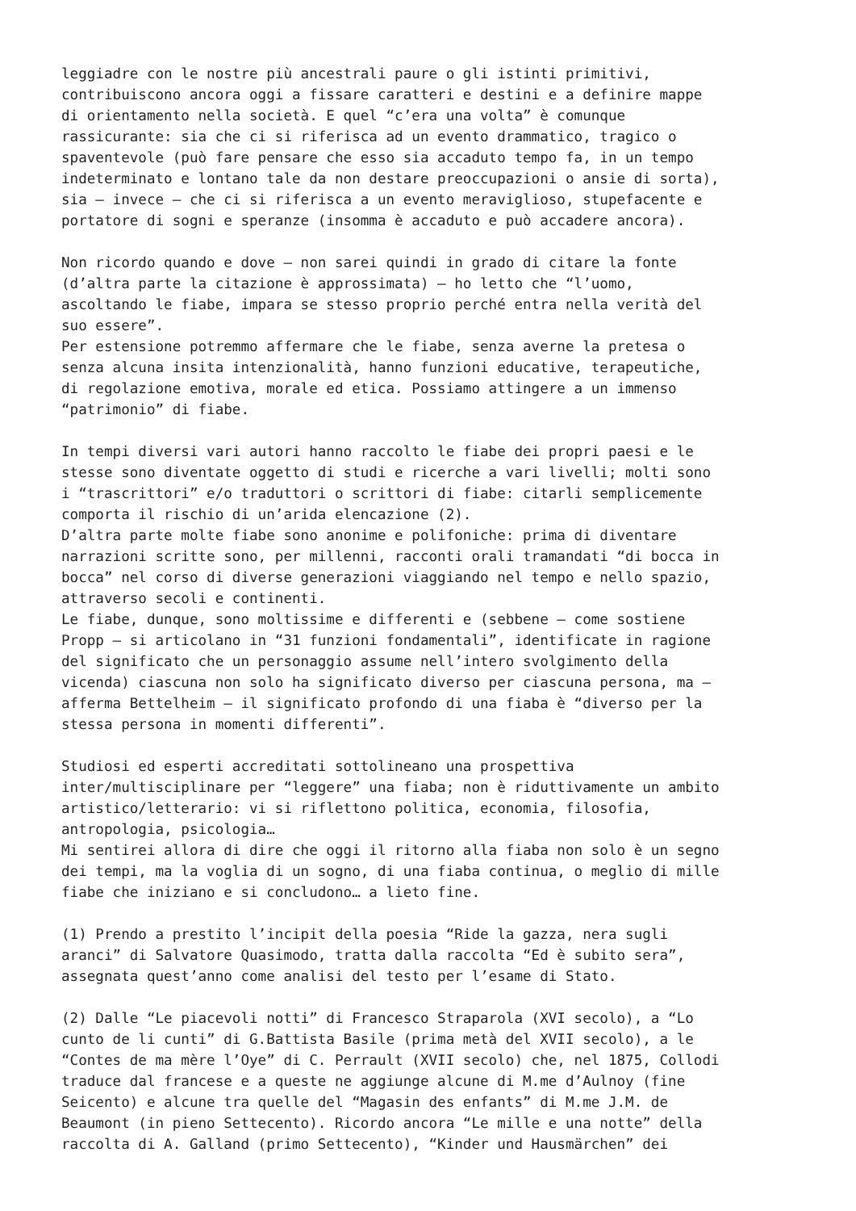leggiadre con le nostre più ancestrali paure o gli istinti primitivi, contribuiscono ancora oggi a fissare caratteri e destini e a definire mappe di orientamento nella società. E quel “c’era una volta” è comunque rassicurante: sia che ci si riferisca ad un evento drammatico, tragico o spaventevole (può fare pensare che esso sia accaduto tempo fa, in un tempo indeterminato e lontano tale da non destare preoccupazioni o ansie di sorta), sia – invece – che ci si riferisca a un evento meraviglioso, stupefacente e portatore di sogni e speranze (insomma è accaduto e può accadere ancora).
Non ricordo quando e dove – non sarei quindi in grado di citare la fonte (d’altra parte la citazione è approssimata) – ho letto che “l’uomo, ascoltando le fiabe, impara se stesso proprio perché entra nella verità del suo essere”. Per estensione potremmo affermare che le fiabe, senza averne la pretesa o senza alcuna insita intenzionalità, hanno funzioni educative, terapeutiche, di regolazione emotiva, morale ed etica. Possiamo attingere a un immenso “patrimonio” di fiabe.
In tempi diversi vari autori hanno raccolto le fiabe dei propri paesi e le stesse sono diventate oggetto di studi e ricerche a vari livelli; molti sono i “trascrittori” e/o traduttori o scrittori di fiabe: citarli semplicemente comporta il rischio di un’arida elencazione (2). D’altra parte molte fiabe sono anonime e polifoniche: prima di diventare narrazioni scritte sono, per millenni, racconti orali tramandati “di bocca in bocca” nel corso di diverse generazioni viaggiando nel tempo e nello spazio, attraverso secoli e continenti. Le fiabe, dunque, sono moltissime e differenti e (sebbene – come sostiene Propp – si articolano in “31 funzioni fondamentali”, identificate in ragione del significato che un personaggio assume nell’intero svolgimento della vicenda) ciascuna non solo ha significato diverso per ciascuna persona, ma – afferma Bettelheim – il significato profondo di una fiaba è “diverso per la stessa persona in momenti differenti”.
Studiosi ed esperti accreditati sottolineano una prospettiva inter/multisciplinare per “leggere” una fiaba; non è riduttivamente un ambito artistico/letterario: vi si riflettono politica, economia, filosofia, antropologia, psicologia… Mi sentirei allora di dire che oggi il ritorno alla fiaba non solo è un segno dei tempi, ma la voglia di un sogno, di una fiaba continua, o meglio di mille fiabe che iniziano e si concludono… a lieto fine.
(1) Prendo a prestito l’incipit della poesia “Ride la gazza, nera sugli aranci” di Salvatore Quasimodo, tratta dalla raccolta “Ed è subito sera”, assegnata quest’anno come analisi del testo per l’esame di Stato.
(2) Dalle “Le piacevoli notti” di Francesco Straparola (XVI secolo), a “Lo cunto de li cunti” di G.Battista Basile (prima metà del XVII secolo), a le “Contes de ma mère l’Oye” di C. Perrault (XVII secolo) che, nel 1875, Collodi traduce dal francese e a queste ne aggiunge alcune di M.me d’Aulnoy (fine Seicento) e alcune tra quelle del “Magasin des enfants” di M.me J.M. de Beaumont (in pieno Settecento). Ricordo ancora “Le mille e una notte” della raccolta di A. Galland (primo Settecento), “Kinder und Hausmärchen” dei